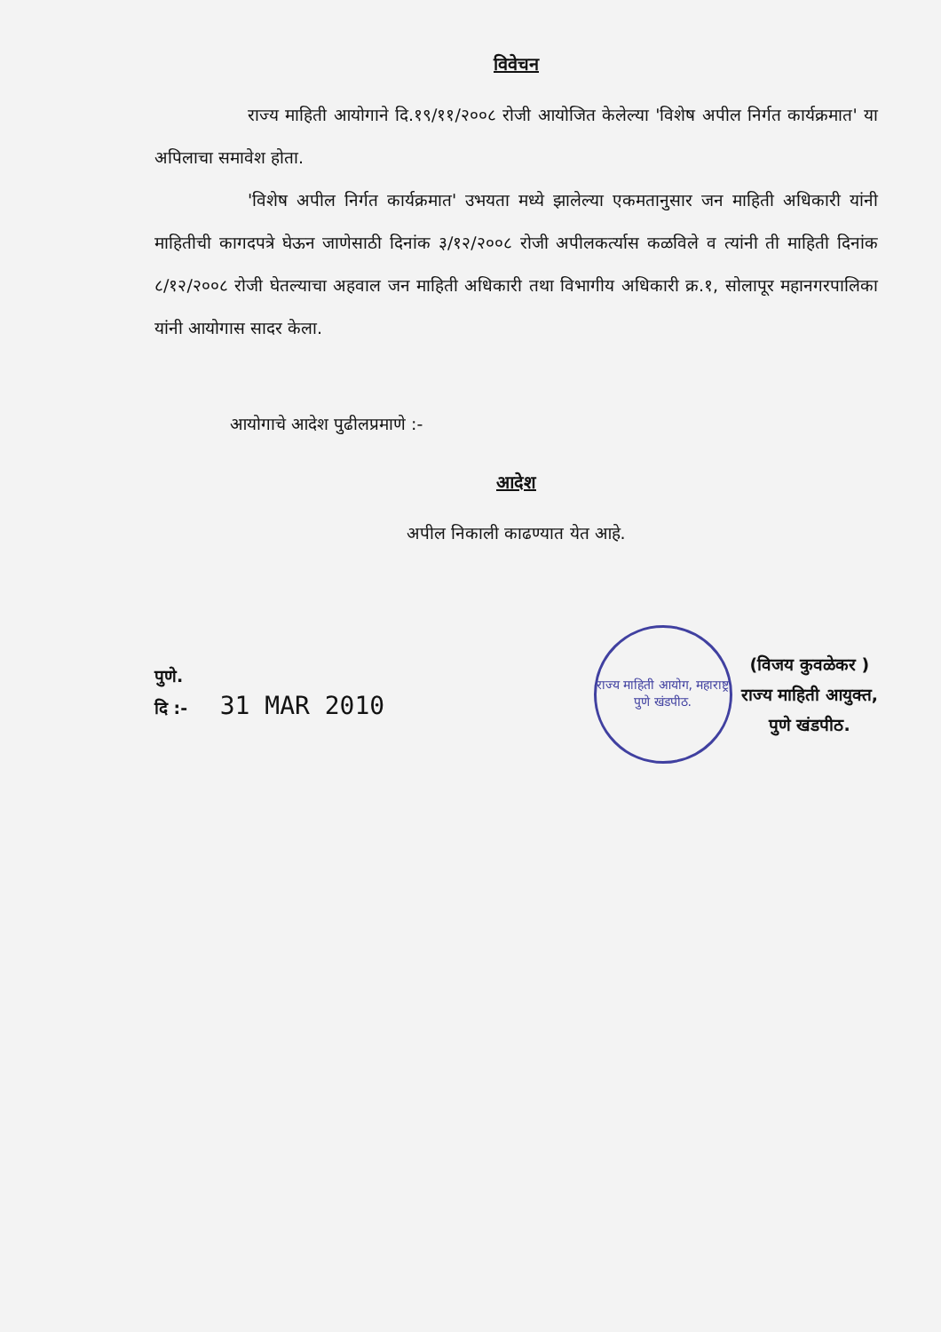विवेचन
राज्य माहिती आयोगाने दि.१९/११/२००८ रोजी आयोजित केलेल्या 'विशेष अपील निर्गत कार्यक्रमात' या अपिलाचा समावेश होता.
'विशेष अपील निर्गत कार्यक्रमात' उभयता मध्ये झालेल्या एकमतानुसार जन माहिती अधिकारी यांनी माहितीची कागदपत्रे घेऊन जाणेसाठी दिनांक ३/१२/२००८ रोजी अपीलकर्त्यास कळविले व त्यांनी ती माहिती दिनांक ८/१२/२००८ रोजी घेतल्याचा अहवाल जन माहिती अधिकारी तथा विभागीय अधिकारी क्र.१, सोलापूर महानगरपालिका यांनी आयोगास सादर केला.
आयोगाचे आदेश पुढीलप्रमाणे :-
आदेश
अपील निकाली काढण्यात येत आहे.
पुणे.
दि :- 31 MAR 2010
राज्य माहिती आयोग, महाराष्ट्र
पुणे खंडपीठ.
(विजय कुवळेकर )
राज्य माहिती आयुक्त,
पुणे खंडपीठ.